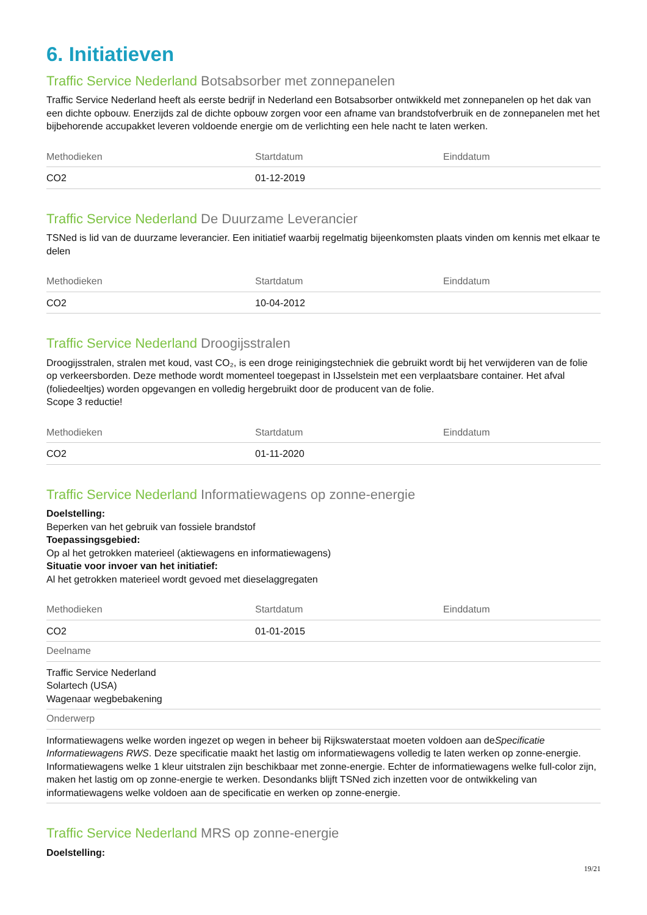6. Initiatieven
Traffic Service Nederland Botsabsorber met zonnepanelen
Traffic Service Nederland heeft als eerste bedrijf in Nederland een Botsabsorber ontwikkeld met zonnepanelen op het dak van een dichte opbouw. Enerzijds zal de dichte opbouw zorgen voor een afname van brandstofverbruik en de zonnepanelen met het bijbehorende accupakket leveren voldoende energie om de verlichting een hele nacht te laten werken.
| Methodieken | Startdatum | Einddatum |
| --- | --- | --- |
| CO2 | 01-12-2019 | |
Traffic Service Nederland De Duurzame Leverancier
TSNed is lid van de duurzame leverancier. Een initiatief waarbij regelmatig bijeenkomsten plaats vinden om kennis met elkaar te delen
| Methodieken | Startdatum | Einddatum |
| --- | --- | --- |
| CO2 | 10-04-2012 | |
Traffic Service Nederland Droogijsstralen
Droogijsstralen, stralen met koud, vast CO₂, is een droge reinigingstechniek die gebruikt wordt bij het verwijderen van de folie op verkeersborden. Deze methode wordt momenteel toegepast in IJsselstein met een verplaatsbare container. Het afval (foliedeeltjes) worden opgevangen en volledig hergebruikt door de producent van de folie.
Scope 3 reductie!
| Methodieken | Startdatum | Einddatum |
| --- | --- | --- |
| CO2 | 01-11-2020 | |
Traffic Service Nederland Informatiewagens op zonne-energie
Doelstelling:
Beperken van het gebruik van fossiele brandstof
Toepassingsgebied:
Op al het getrokken materieel (aktiewagens en informatiewagens)
Situatie voor invoer van het initiatief:
Al het getrokken materieel wordt gevoed met dieselaggregaten
| Methodieken | Startdatum | Einddatum |
| --- | --- | --- |
| CO2 | 01-01-2015 | |
| Deelname | | |
| Traffic Service Nederland Solartech (USA) Wagenaar wegbebakening | | |
| Onderwerp | | |
| Informatiewagens welke worden ingezet op wegen in beheer bij Rijkswaterstaat moeten voldoen aan de Specificatie Informatiewagens RWS . Deze specificatie maakt het lastig om informatiewagens volledig te laten werken op zonne-energie. Informatiewagens welke 1 kleur uitstralen zijn beschikbaar met zonne-energie. Echter de informatiewagens welke full-color zijn, maken het lastig om op zonne-energie te werken. Desondanks blijft TSNed zich inzetten voor de ontwikkeling van informatiewagens welke voldoen aan de specificatie en werken op zonne-energie. | | |
Traffic Service Nederland MRS op zonne-energie
Doelstelling:
19/21